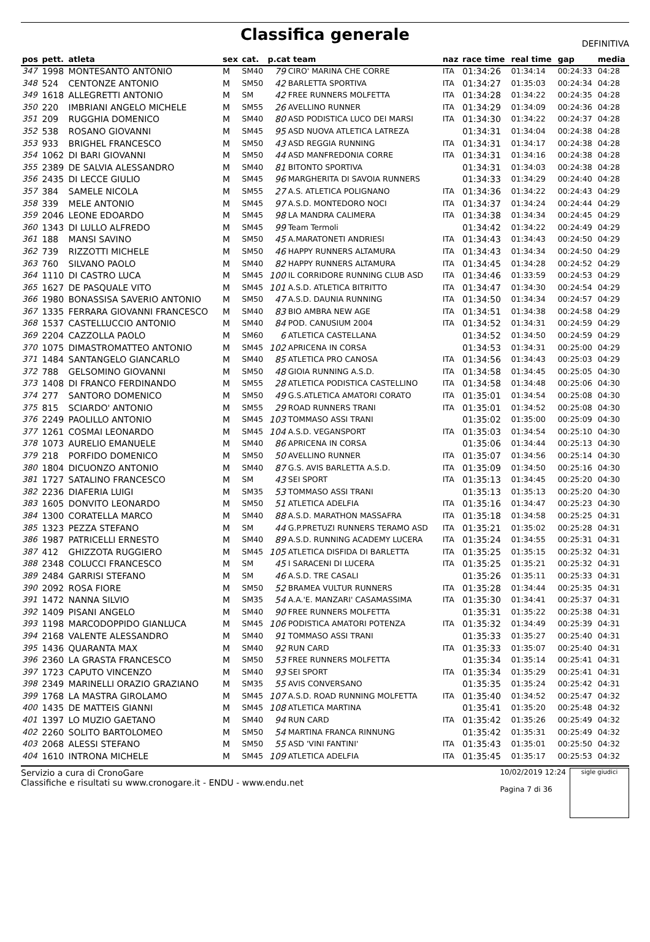Classifica generale
DEFINITIVA
| pos | pett. | atleta | sex | cat. | p.cat team | | naz | race time | real time | gap | media |
| --- | --- | --- | --- | --- | --- | --- | --- | --- | --- | --- | --- |
| 347 | 1998 | MONTESANTO ANTONIO | M | SM40 | 79 | CIRO' MARINA CHE CORRE | ITA | 01:34:26 | 01:34:14 | 00:24:33 | 04:28 |
| 348 | 524 | CENTONZE ANTONIO | M | SM50 | 42 | BARLETTA SPORTIVA | ITA | 01:34:27 | 01:35:03 | 00:24:34 | 04:28 |
| 349 | 1618 | ALLEGRETTI ANTONIO | M | SM | 42 | FREE RUNNERS MOLFETTA | ITA | 01:34:28 | 01:34:22 | 00:24:35 | 04:28 |
| 350 | 220 | IMBRIANI ANGELO MICHELE | M | SM55 | 26 | AVELLINO RUNNER | ITA | 01:34:29 | 01:34:09 | 00:24:36 | 04:28 |
| 351 | 209 | RUGGHIA DOMENICO | M | SM40 | 80 | ASD PODISTICA LUCO DEI MARSI | ITA | 01:34:30 | 01:34:22 | 00:24:37 | 04:28 |
| 352 | 538 | ROSANO GIOVANNI | M | SM45 | 95 | ASD NUOVA ATLETICA LATREZA | | 01:34:31 | 01:34:04 | 00:24:38 | 04:28 |
| 353 | 933 | BRIGHEL FRANCESCO | M | SM50 | 43 | ASD REGGIA RUNNING | ITA | 01:34:31 | 01:34:17 | 00:24:38 | 04:28 |
| 354 | 1062 | DI BARI GIOVANNI | M | SM50 | 44 | ASD MANFREDONIA CORRE | ITA | 01:34:31 | 01:34:16 | 00:24:38 | 04:28 |
| 355 | 2389 | DE SALVIA ALESSANDRO | M | SM40 | 81 | BITONTO SPORTIVA | | 01:34:31 | 01:34:03 | 00:24:38 | 04:28 |
| 356 | 2435 | DI LECCE GIULIO | M | SM45 | 96 | MARGHERITA DI SAVOIA RUNNERS | | 01:34:33 | 01:34:29 | 00:24:40 | 04:28 |
| 357 | 384 | SAMELE NICOLA | M | SM55 | 27 | A.S. ATLETICA POLIGNANO | ITA | 01:34:36 | 01:34:22 | 00:24:43 | 04:29 |
| 358 | 339 | MELE ANTONIO | M | SM45 | 97 | A.S.D. MONTEDORO NOCI | ITA | 01:34:37 | 01:34:24 | 00:24:44 | 04:29 |
| 359 | 2046 | LEONE EDOARDO | M | SM45 | 98 | LA MANDRA CALIMERA | ITA | 01:34:38 | 01:34:34 | 00:24:45 | 04:29 |
| 360 | 1343 | DI LULLO ALFREDO | M | SM45 | 99 | Team Termoli | | 01:34:42 | 01:34:22 | 00:24:49 | 04:29 |
| 361 | 188 | MANSI SAVINO | M | SM50 | 45 | A.MARATONETI ANDRIESI | ITA | 01:34:43 | 01:34:43 | 00:24:50 | 04:29 |
| 362 | 739 | RIZZOTTI MICHELE | M | SM50 | 46 | HAPPY RUNNERS ALTAMURA | ITA | 01:34:43 | 01:34:34 | 00:24:50 | 04:29 |
| 363 | 760 | SILVANO PAOLO | M | SM40 | 82 | HAPPY RUNNERS ALTAMURA | ITA | 01:34:45 | 01:34:28 | 00:24:52 | 04:29 |
| 364 | 1110 | DI CASTRO LUCA | M | SM45 | 100 | IL CORRIDORE RUNNING CLUB ASD | ITA | 01:34:46 | 01:33:59 | 00:24:53 | 04:29 |
| 365 | 1627 | DE PASQUALE VITO | M | SM45 | 101 | A.S.D. ATLETICA BITRITTO | ITA | 01:34:47 | 01:34:30 | 00:24:54 | 04:29 |
| 366 | 1980 | BONASSISA SAVERIO ANTONIO | M | SM50 | 47 | A.S.D. DAUNIA RUNNING | ITA | 01:34:50 | 01:34:34 | 00:24:57 | 04:29 |
| 367 | 1335 | FERRARA GIOVANNI FRANCESCO | M | SM40 | 83 | BIO AMBRA NEW AGE | ITA | 01:34:51 | 01:34:38 | 00:24:58 | 04:29 |
| 368 | 1537 | CASTELLUCCIO ANTONIO | M | SM40 | 84 | POD. CANUSIUM 2004 | ITA | 01:34:52 | 01:34:31 | 00:24:59 | 04:29 |
| 369 | 2204 | CAZZOLLA PAOLO | M | SM60 | 6 | ATLETICA CASTELLANA | | 01:34:52 | 01:34:50 | 00:24:59 | 04:29 |
| 370 | 1075 | DIMASTROMATTEO ANTONIO | M | SM45 | 102 | APRICENA IN CORSA | | 01:34:53 | 01:34:31 | 00:25:00 | 04:29 |
| 371 | 1484 | SANTANGELO GIANCARLO | M | SM40 | 85 | ATLETICA PRO CANOSA | ITA | 01:34:56 | 01:34:43 | 00:25:03 | 04:29 |
| 372 | 788 | GELSOMINO GIOVANNI | M | SM50 | 48 | GIOIA RUNNING A.S.D. | ITA | 01:34:58 | 01:34:45 | 00:25:05 | 04:30 |
| 373 | 1408 | DI FRANCO FERDINANDO | M | SM55 | 28 | ATLETICA PODISTICA CASTELLINO | ITA | 01:34:58 | 01:34:48 | 00:25:06 | 04:30 |
| 374 | 277 | SANTORO DOMENICO | M | SM50 | 49 | G.S.ATLETICA AMATORI CORATO | ITA | 01:35:01 | 01:34:54 | 00:25:08 | 04:30 |
| 375 | 815 | SCIARDO' ANTONIO | M | SM55 | 29 | ROAD RUNNERS TRANI | ITA | 01:35:01 | 01:34:52 | 00:25:08 | 04:30 |
| 376 | 2249 | PAOLILLO ANTONIO | M | SM45 | 103 | TOMMASO ASSI TRANI | | 01:35:02 | 01:35:00 | 00:25:09 | 04:30 |
| 377 | 1261 | COSMAI LEONARDO | M | SM45 | 104 | A.S.D. VEGANSPORT | ITA | 01:35:03 | 01:34:54 | 00:25:10 | 04:30 |
| 378 | 1073 | AURELIO EMANUELE | M | SM40 | 86 | APRICENA IN CORSA | | 01:35:06 | 01:34:44 | 00:25:13 | 04:30 |
| 379 | 218 | PORFIDO DOMENICO | M | SM50 | 50 | AVELLINO RUNNER | ITA | 01:35:07 | 01:34:56 | 00:25:14 | 04:30 |
| 380 | 1804 | DICUONZO ANTONIO | M | SM40 | 87 | G.S. AVIS BARLETTA A.S.D. | ITA | 01:35:09 | 01:34:50 | 00:25:16 | 04:30 |
| 381 | 1727 | SATALINO FRANCESCO | M | SM | 43 | SEI SPORT | ITA | 01:35:13 | 01:34:45 | 00:25:20 | 04:30 |
| 382 | 2236 | DIAFERIA LUIGI | M | SM35 | 53 | TOMMASO ASSI TRANI | | 01:35:13 | 01:35:13 | 00:25:20 | 04:30 |
| 383 | 1605 | DONVITO LEONARDO | M | SM50 | 51 | ATLETICA ADELFIA | ITA | 01:35:16 | 01:34:47 | 00:25:23 | 04:30 |
| 384 | 1300 | CORATELLA MARCO | M | SM40 | 88 | A.S.D. MARATHON MASSAFRA | ITA | 01:35:18 | 01:34:58 | 00:25:25 | 04:31 |
| 385 | 1323 | PEZZA STEFANO | M | SM | 44 | G.P.PRETUZI RUNNERS TERAMO ASD | ITA | 01:35:21 | 01:35:02 | 00:25:28 | 04:31 |
| 386 | 1987 | PATRICELLI ERNESTO | M | SM40 | 89 | A.S.D. RUNNING ACADEMY LUCERA | ITA | 01:35:24 | 01:34:55 | 00:25:31 | 04:31 |
| 387 | 412 | GHIZZOTA RUGGIERO | M | SM45 | 105 | ATLETICA DISFIDA DI BARLETTA | ITA | 01:35:25 | 01:35:15 | 00:25:32 | 04:31 |
| 388 | 2348 | COLUCCI FRANCESCO | M | SM | 45 | I SARACENI DI LUCERA | ITA | 01:35:25 | 01:35:21 | 00:25:32 | 04:31 |
| 389 | 2484 | GARRISI STEFANO | M | SM | 46 | A.S.D. TRE CASALI | | 01:35:26 | 01:35:11 | 00:25:33 | 04:31 |
| 390 | 2092 | ROSA FIORE | M | SM50 | 52 | BRAMEA VULTUR RUNNERS | ITA | 01:35:28 | 01:34:44 | 00:25:35 | 04:31 |
| 391 | 1472 | NANNA SILVIO | M | SM35 | 54 | A.A.'E. MANZARI' CASAMASSIMA | ITA | 01:35:30 | 01:34:41 | 00:25:37 | 04:31 |
| 392 | 1409 | PISANI ANGELO | M | SM40 | 90 | FREE RUNNERS MOLFETTA | | 01:35:31 | 01:35:22 | 00:25:38 | 04:31 |
| 393 | 1198 | MARCODOPPIDO GIANLUCA | M | SM45 | 106 | PODISTICA AMATORI POTENZA | ITA | 01:35:32 | 01:34:49 | 00:25:39 | 04:31 |
| 394 | 2168 | VALENTE ALESSANDRO | M | SM40 | 91 | TOMMASO ASSI TRANI | | 01:35:33 | 01:35:27 | 00:25:40 | 04:31 |
| 395 | 1436 | QUARANTA MAX | M | SM40 | 92 | RUN CARD | ITA | 01:35:33 | 01:35:07 | 00:25:40 | 04:31 |
| 396 | 2360 | LA GRASTA FRANCESCO | M | SM50 | 53 | FREE RUNNERS MOLFETTA | | 01:35:34 | 01:35:14 | 00:25:41 | 04:31 |
| 397 | 1723 | CAPUTO VINCENZO | M | SM40 | 93 | SEI SPORT | ITA | 01:35:34 | 01:35:29 | 00:25:41 | 04:31 |
| 398 | 2349 | MARINELLI ORAZIO GRAZIANO | M | SM35 | 55 | AVIS CONVERSANO | | 01:35:35 | 01:35:24 | 00:25:42 | 04:31 |
| 399 | 1768 | LA MASTRA GIROLAMO | M | SM45 | 107 | A.S.D. ROAD RUNNING MOLFETTA | ITA | 01:35:40 | 01:34:52 | 00:25:47 | 04:32 |
| 400 | 1435 | DE MATTEIS GIANNI | M | SM45 | 108 | ATLETICA MARTINA | | 01:35:41 | 01:35:20 | 00:25:48 | 04:32 |
| 401 | 1397 | LO MUZIO GAETANO | M | SM40 | 94 | RUN CARD | ITA | 01:35:42 | 01:35:26 | 00:25:49 | 04:32 |
| 402 | 2260 | SOLITO BARTOLOMEO | M | SM50 | 54 | MARTINA FRANCA RINNUNG | | 01:35:42 | 01:35:31 | 00:25:49 | 04:32 |
| 403 | 2068 | ALESSI STEFANO | M | SM50 | 55 | ASD 'VINI FANTINI' | ITA | 01:35:43 | 01:35:01 | 00:25:50 | 04:32 |
| 404 | 1610 | INTRONA MICHELE | M | SM45 | 109 | ATLETICA ADELFIA | ITA | 01:35:45 | 01:35:17 | 00:25:53 | 04:32 |
Servizio a cura di CronoGare
Classifiche e risultati su www.cronogare.it - ENDU - www.endu.net
10/02/2019 12:24
Pagina 7 di 36
sigle giudici